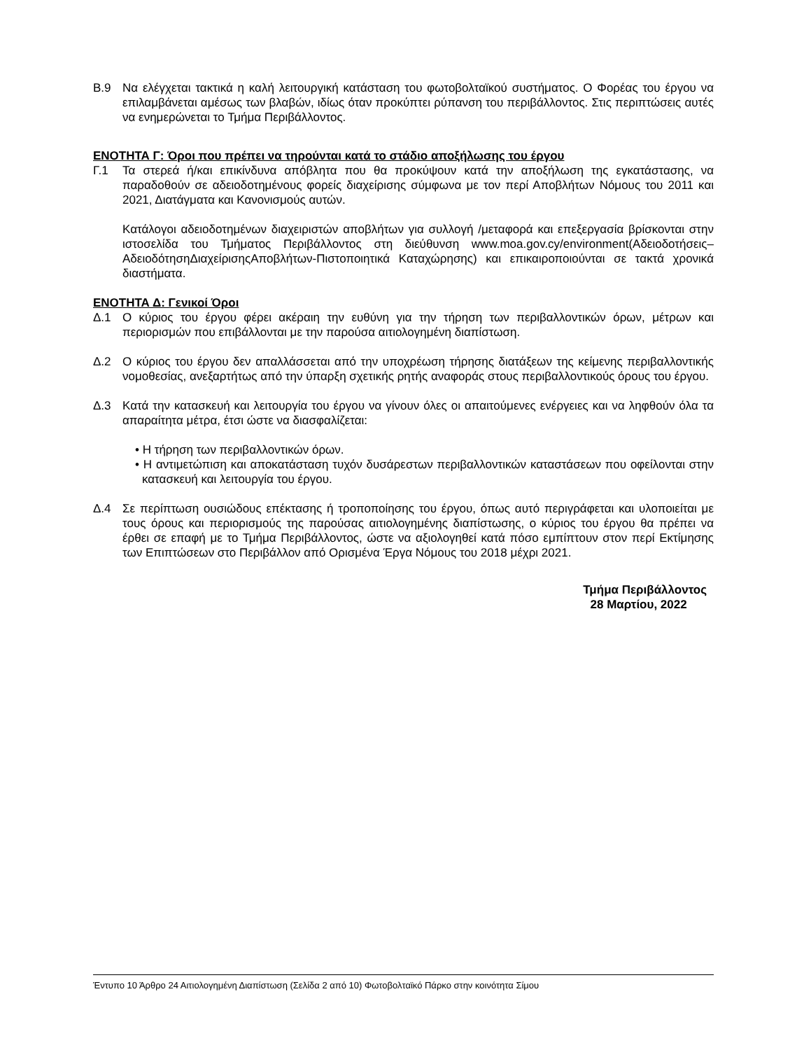Β.9 Να ελέγχεται τακτικά η καλή λειτουργική κατάσταση του φωτοβολταϊκού συστήματος. Ο Φορέας του έργου να επιλαμβάνεται αμέσως των βλαβών, ιδίως όταν προκύπτει ρύπανση του περιβάλλοντος. Στις περιπτώσεις αυτές να ενημερώνεται το Τμήμα Περιβάλλοντος.
ΕΝΟΤΗΤΑ Γ: Όροι που πρέπει να τηρούνται κατά το στάδιο αποξήλωσης του έργου
Γ.1 Τα στερεά ή/και επικίνδυνα απόβλητα που θα προκύψουν κατά την αποξήλωση της εγκατάστασης, να παραδοθούν σε αδειοδοτημένους φορείς διαχείρισης σύμφωνα με τον περί Αποβλήτων Νόμους του 2011 και 2021, Διατάγματα και Κανονισμούς αυτών.
Κατάλογοι αδειοδοτημένων διαχειριστών αποβλήτων για συλλογή /μεταφορά και επεξεργασία βρίσκονται στην ιστοσελίδα του Τμήματος Περιβάλλοντος στη διεύθυνση www.moa.gov.cy/environment(Αδειοδοτήσεις–ΑδειοδότησηΔιαχείρισηςΑποβλήτων-Πιστοποιητικά Καταχώρησης) και επικαιροποιούνται σε τακτά χρονικά διαστήματα.
ΕΝΟΤΗΤΑ Δ: Γενικοί Όροι
Δ.1 Ο κύριος του έργου φέρει ακέραιη την ευθύνη για την τήρηση των περιβαλλοντικών όρων, μέτρων και περιορισμών που επιβάλλονται με την παρούσα αιτιολογημένη διαπίστωση.
Δ.2 Ο κύριος του έργου δεν απαλλάσσεται από την υποχρέωση τήρησης διατάξεων της κείμενης περιβαλλοντικής νομοθεσίας, ανεξαρτήτως από την ύπαρξη σχετικής ρητής αναφοράς στους περιβαλλοντικούς όρους του έργου.
Δ.3 Κατά την κατασκευή και λειτουργία του έργου να γίνουν όλες οι απαιτούμενες ενέργειες και να ληφθούν όλα τα απαραίτητα μέτρα, έτσι ώστε να διασφαλίζεται:
• Η τήρηση των περιβαλλοντικών όρων.
• Η αντιμετώπιση και αποκατάσταση τυχόν δυσάρεστων περιβαλλοντικών καταστάσεων που οφείλονται στην κατασκευή και λειτουργία του έργου.
Δ.4 Σε περίπτωση ουσιώδους επέκτασης ή τροποποίησης του έργου, όπως αυτό περιγράφεται και υλοποιείται με τους όρους και περιορισμούς της παρούσας αιτιολογημένης διαπίστωσης, ο κύριος του έργου θα πρέπει να έρθει σε επαφή με το Τμήμα Περιβάλλοντος, ώστε να αξιολογηθεί κατά πόσο εμπίπτουν στον περί Εκτίμησης των Επιπτώσεων στο Περιβάλλον από Ορισμένα Έργα Νόμους του 2018 μέχρι 2021.
Τμήμα Περιβάλλοντος
28 Μαρτίου, 2022
Έντυπο 10 Άρθρο 24 Αιτιολογημένη Διαπίστωση (Σελίδα 2 από 10) Φωτοβολταϊκό Πάρκο στην κοινότητα Σίμου